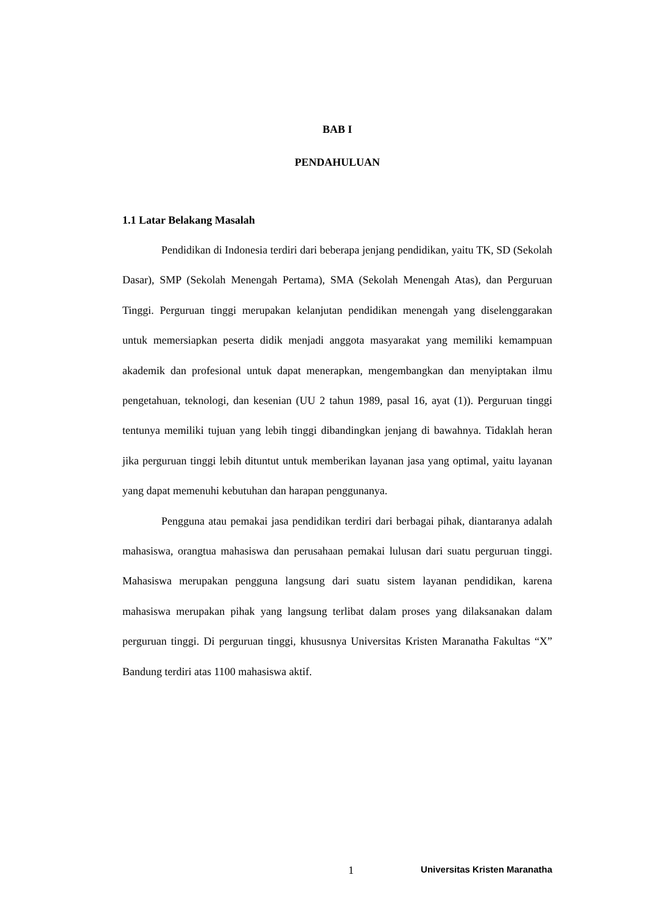BAB I
PENDAHULUAN
1.1 Latar Belakang Masalah
Pendidikan di Indonesia terdiri dari beberapa jenjang pendidikan, yaitu TK, SD (Sekolah Dasar), SMP (Sekolah Menengah Pertama), SMA (Sekolah Menengah Atas), dan Perguruan Tinggi. Perguruan tinggi merupakan kelanjutan pendidikan menengah yang diselenggarakan untuk memersiapkan peserta didik menjadi anggota masyarakat yang memiliki kemampuan akademik dan profesional untuk dapat menerapkan, mengembangkan dan menyiptakan ilmu pengetahuan, teknologi, dan kesenian (UU 2 tahun 1989, pasal 16, ayat (1)). Perguruan tinggi tentunya memiliki tujuan yang lebih tinggi dibandingkan jenjang di bawahnya. Tidaklah heran jika perguruan tinggi lebih dituntut untuk memberikan layanan jasa yang optimal, yaitu layanan yang dapat memenuhi kebutuhan dan harapan penggunanya.
Pengguna atau pemakai jasa pendidikan terdiri dari berbagai pihak, diantaranya adalah mahasiswa, orangtua mahasiswa dan perusahaan pemakai lulusan dari suatu perguruan tinggi. Mahasiswa merupakan pengguna langsung dari suatu sistem layanan pendidikan, karena mahasiswa merupakan pihak yang langsung terlibat dalam proses yang dilaksanakan dalam perguruan tinggi. Di perguruan tinggi, khususnya Universitas Kristen Maranatha Fakultas “X” Bandung terdiri atas 1100 mahasiswa aktif.
1 Universitas Kristen Maranatha